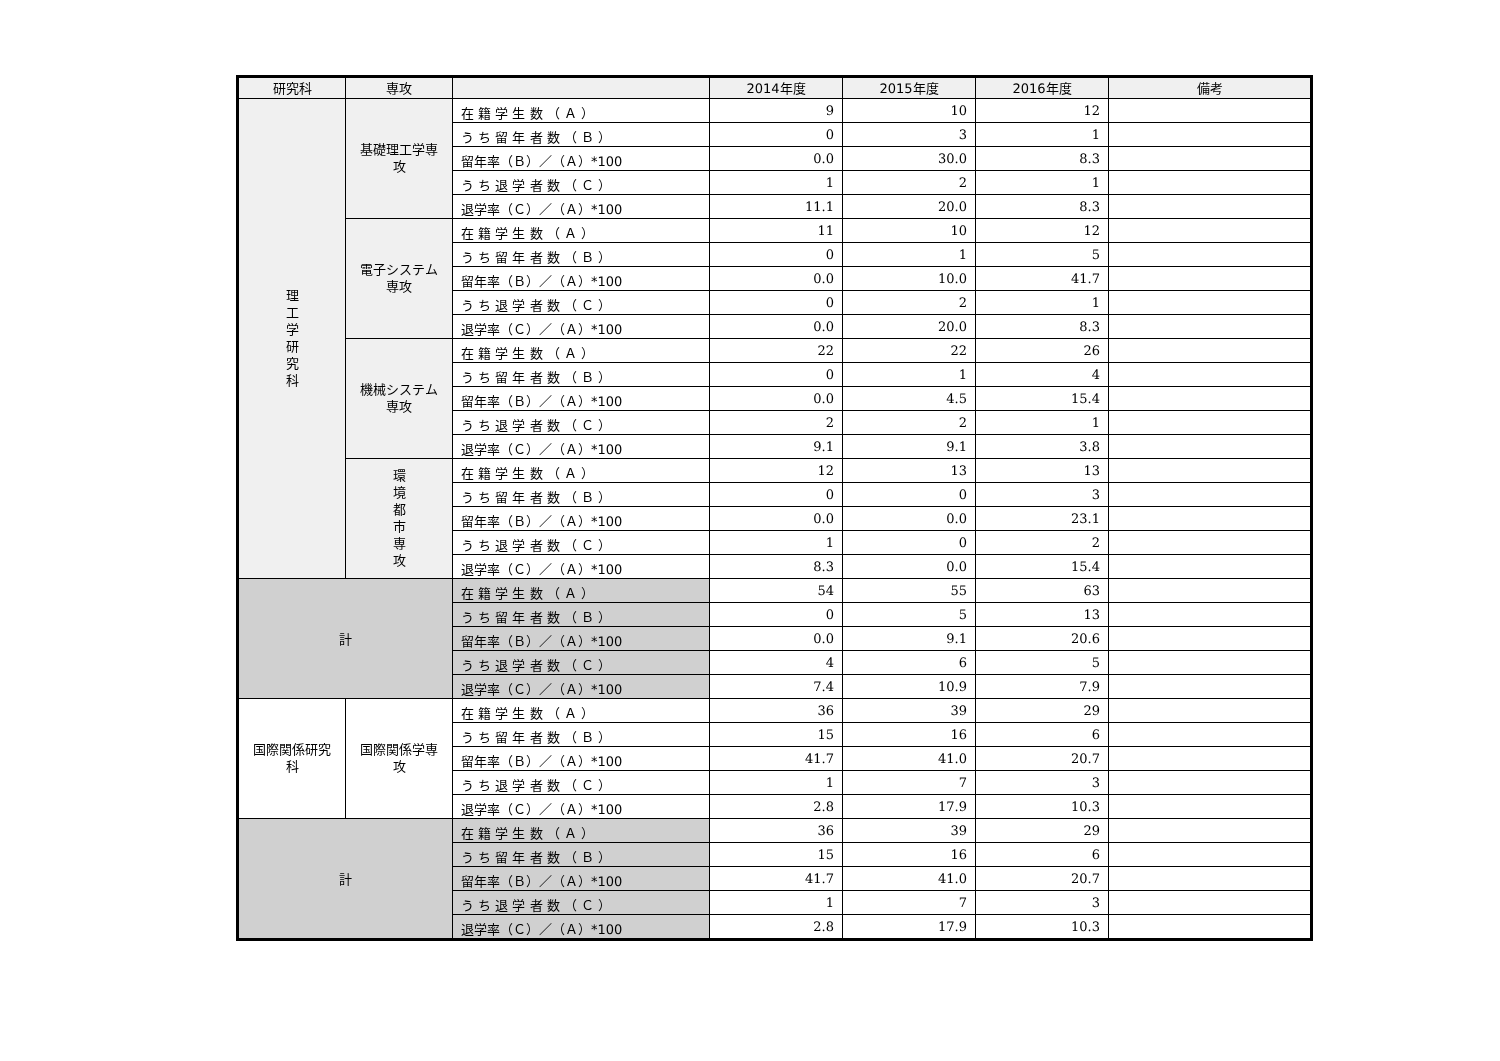| 研究科 | 専攻 | | 2014年度 | 2015年度 | 2016年度 | 備考 |
| --- | --- | --- | --- | --- | --- | --- |
| 理 工 学 研 究 科 | 基礎理工学専攻 | 在 籍 学 生 数 （ Ａ ） | 9 | 10 | 12 | |
| | | う ち 留 年 者 数 （ Ｂ ） | 0 | 3 | 1 | |
| | | 留年率（Ｂ）／（Ａ）*100 | 0.0 | 30.0 | 8.3 | |
| | | う ち 退 学 者 数 （ Ｃ ） | 1 | 2 | 1 | |
| | | 退学率（Ｃ）／（Ａ）*100 | 11.1 | 20.0 | 8.3 | |
| | 電子システム専攻 | 在 籍 学 生 数 （ Ａ ） | 11 | 10 | 12 | |
| | | う ち 留 年 者 数 （ Ｂ ） | 0 | 1 | 5 | |
| | | 留年率（Ｂ）／（Ａ）*100 | 0.0 | 10.0 | 41.7 | |
| | | う ち 退 学 者 数 （ Ｃ ） | 0 | 2 | 1 | |
| | | 退学率（Ｃ）／（Ａ）*100 | 0.0 | 20.0 | 8.3 | |
| | 機械システム専攻 | 在 籍 学 生 数 （ Ａ ） | 22 | 22 | 26 | |
| | | う ち 留 年 者 数 （ Ｂ ） | 0 | 1 | 4 | |
| | | 留年率（Ｂ）／（Ａ）*100 | 0.0 | 4.5 | 15.4 | |
| | | う ち 退 学 者 数 （ Ｃ ） | 2 | 2 | 1 | |
| | | 退学率（Ｃ）／（Ａ）*100 | 9.1 | 9.1 | 3.8 | |
| | 環 境 都 市 専 攻 | 在 籍 学 生 数 （ Ａ ） | 12 | 13 | 13 | |
| | | う ち 留 年 者 数 （ Ｂ ） | 0 | 0 | 3 | |
| | | 留年率（Ｂ）／（Ａ）*100 | 0.0 | 0.0 | 23.1 | |
| | | う ち 退 学 者 数 （ Ｃ ） | 1 | 0 | 2 | |
| | | 退学率（Ｃ）／（Ａ）*100 | 8.3 | 0.0 | 15.4 | |
| 計 | | 在 籍 学 生 数 （ Ａ ） | 54 | 55 | 63 | |
| | | う ち 留 年 者 数 （ Ｂ ） | 0 | 5 | 13 | |
| | | 留年率（Ｂ）／（Ａ）*100 | 0.0 | 9.1 | 20.6 | |
| | | う ち 退 学 者 数 （ Ｃ ） | 4 | 6 | 5 | |
| | | 退学率（Ｃ）／（Ａ）*100 | 7.4 | 10.9 | 7.9 | |
| 国際関係研究科 | 国際関係学専攻 | 在 籍 学 生 数 （ Ａ ） | 36 | 39 | 29 | |
| | | う ち 留 年 者 数 （ Ｂ ） | 15 | 16 | 6 | |
| | | 留年率（Ｂ）／（Ａ）*100 | 41.7 | 41.0 | 20.7 | |
| | | う ち 退 学 者 数 （ Ｃ ） | 1 | 7 | 3 | |
| | | 退学率（Ｃ）／（Ａ）*100 | 2.8 | 17.9 | 10.3 | |
| 計 | | 在 籍 学 生 数 （ Ａ ） | 36 | 39 | 29 | |
| | | う ち 留 年 者 数 （ Ｂ ） | 15 | 16 | 6 | |
| | | 留年率（Ｂ）／（Ａ）*100 | 41.7 | 41.0 | 20.7 | |
| | | う ち 退 学 者 数 （ Ｃ ） | 1 | 7 | 3 | |
| | | 退学率（Ｃ）／（Ａ）*100 | 2.8 | 17.9 | 10.3 | |